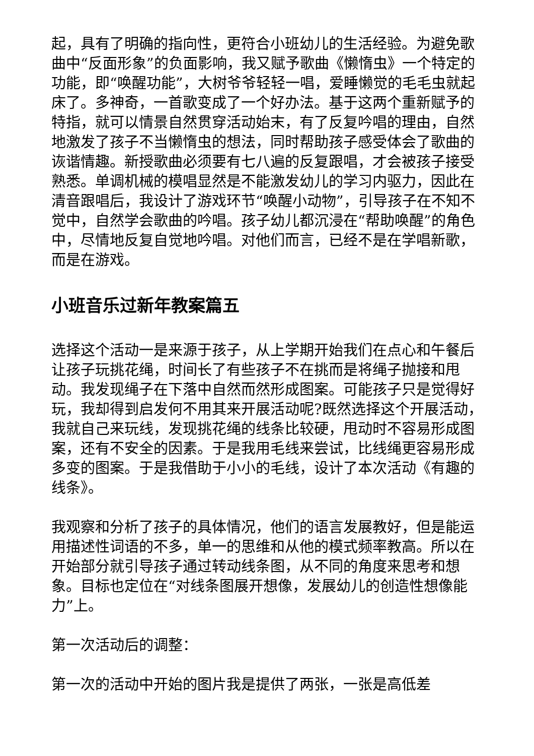起，具有了明确的指向性，更符合小班幼儿的生活经验。为避免歌曲中“反面形象”的负面影响，我又赋予歌曲《懒惰虫》一个特定的功能，即“唤醒功能”，大树爷爷轻轻一唱，爱睡懒觉的毛毛虫就起床了。多神奇，一首歌变成了一个好办法。基于这两个重新赋予的特指，就可以情景自然贯穿活动始末，有了反复吟唱的理由，自然地激发了孩子不当懒惰虫的想法，同时帮助孩子感受体会了歌曲的诙谐情趣。新授歌曲必须要有七八遍的反复跟唱，才会被孩子接受熟悉。单调机械的模唱显然是不能激发幼儿的学习内驱力，因此在清音跟唱后，我设计了游戏环节“唤醒小动物”，引导孩子在不知不觉中，自然学会歌曲的吟唱。孩子幼儿都沉浸在“帮助唤醒”的角色中，尽情地反复自觉地吟唱。对他们而言，已经不是在学唱新歌，而是在游戏。
小班音乐过新年教案篇五
选择这个活动一是来源于孩子，从上学期开始我们在点心和午餐后让孩子玩挑花绳，时间长了有些孩子不在挑而是将绳子抛接和甩动。我发现绳子在下落中自然而然形成图案。可能孩子只是觉得好玩，我却得到启发何不用其来开展活动呢?既然选择这个开展活动，我就自己来玩线，发现挑花绳的线条比较硬，甩动时不容易形成图案，还有不安全的因素。于是我用毛线来尝试，比线绳更容易形成多变的图案。于是我借助于小小的毛线，设计了本次活动《有趣的线条》。
我观察和分析了孩子的具体情况，他们的语言发展教好，但是能运用描述性词语的不多，单一的思维和从他的模式频率教高。所以在开始部分就引导孩子通过转动线条图，从不同的角度来思考和想象。目标也定位在“对线条图展开想像，发展幼儿的创造性想像能力”上。
第一次活动后的调整：
第一次的活动中开始的图片我是提供了两张，一张是高低差